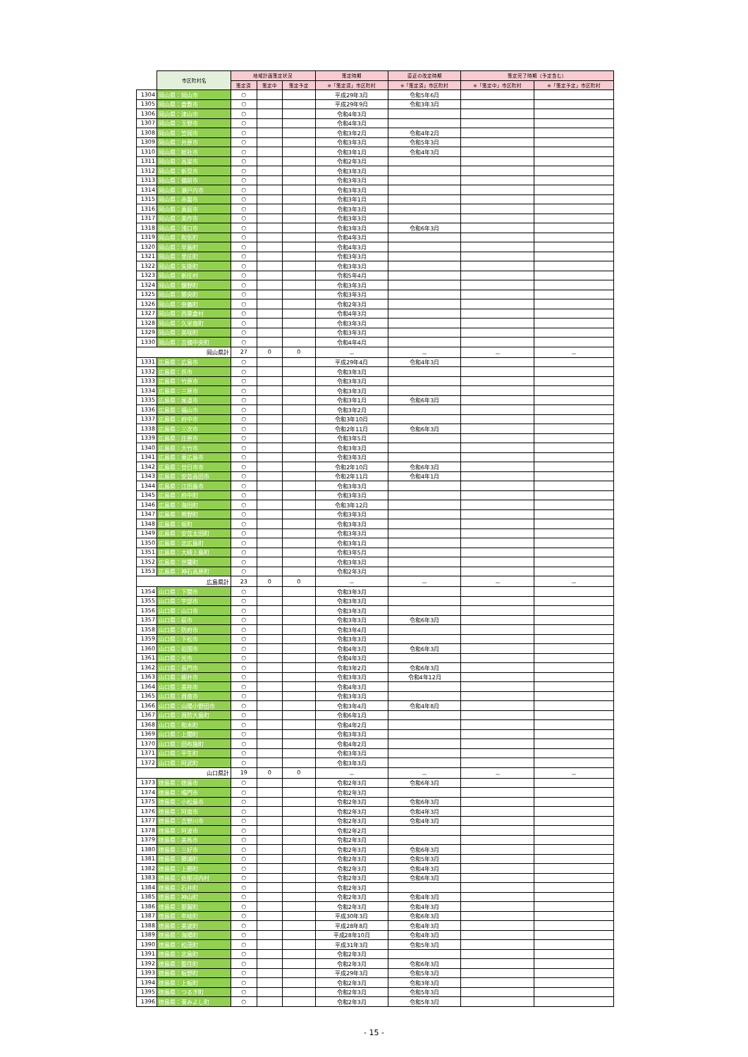| | 市区町村名 | 地域計画策定状況 | | | 策定時期 | 直近の改定時期 | 策定完了時期（予定含む） | |
| --- | --- | --- | --- | --- | --- | --- | --- | --- |
| | | 策定済 | 策定中 | 策定予定 | ※「策定済」市区町村 | ※「策定済」市区町村 | ※「策定中」市区町村 | ※「策定予定」市区町村 |
| 1304 | 岡山県：岡山市 | ○ | | | 平成29年3月 | 令和5年6月 | | |
| 1305 | 岡山県：倉敷市 | ○ | | | 平成29年9月 | 令和3年3月 | | |
| 1306 | 岡山県：津山市 | ○ | | | 令和4年3月 | | | |
| 1307 | 岡山県：玉野市 | ○ | | | 令和4年3月 | | | |
| 1308 | 岡山県：笠岡市 | ○ | | | 令和3年2月 | 令和4年2月 | | |
| 1309 | 岡山県：井原市 | ○ | | | 令和3年3月 | 令和5年3月 | | |
| 1310 | 岡山県：総社市 | ○ | | | 令和3年1月 | 令和4年3月 | | |
| 1311 | 岡山県：高梁市 | ○ | | | 令和2年3月 | | | |
| 1312 | 岡山県：新見市 | ○ | | | 令和3年3月 | | | |
| 1313 | 岡山県：備前市 | ○ | | | 令和3年3月 | | | |
| 1314 | 岡山県：瀬戸内市 | ○ | | | 令和3年3月 | | | |
| 1315 | 岡山県：赤磐市 | ○ | | | 令和3年1月 | | | |
| 1316 | 岡山県：真庭市 | ○ | | | 令和3年3月 | | | |
| 1317 | 岡山県：美作市 | ○ | | | 令和3年3月 | | | |
| 1318 | 岡山県：浅口市 | ○ | | | 令和3年3月 | 令和6年3月 | | |
| 1319 | 岡山県：和気町 | ○ | | | 令和4年3月 | | | |
| 1320 | 岡山県：早島町 | ○ | | | 令和4年3月 | | | |
| 1321 | 岡山県：里庄町 | ○ | | | 令和3年3月 | | | |
| 1322 | 岡山県：矢掛町 | ○ | | | 令和3年3月 | | | |
| 1323 | 岡山県：新庄村 | ○ | | | 令和5年4月 | | | |
| 1324 | 岡山県：鏡野町 | ○ | | | 令和3年3月 | | | |
| 1325 | 岡山県：勝央町 | ○ | | | 令和3年3月 | | | |
| 1326 | 岡山県：奈義町 | ○ | | | 令和2年3月 | | | |
| 1327 | 岡山県：西粟倉村 | ○ | | | 令和4年3月 | | | |
| 1328 | 岡山県：久米南町 | ○ | | | 令和3年3月 | | | |
| 1329 | 岡山県：美咲町 | ○ | | | 令和3年3月 | | | |
| 1330 | 岡山県：吉備中央町 | ○ | | | 令和4年4月 | | | |
| 岡山県計 | | 27 | 0 | 0 | － | － | － | － |
| 1331 | 広島県：広島市 | ○ | | | 平成29年4月 | 令和4年3月 | | |
| 1332 | 広島県：呉市 | ○ | | | 令和3年3月 | | | |
| 1333 | 広島県：竹原市 | ○ | | | 令和3年3月 | | | |
| 1334 | 広島県：三原市 | ○ | | | 令和3年3月 | | | |
| 1335 | 広島県：尾道市 | ○ | | | 令和3年1月 | 令和6年3月 | | |
| 1336 | 広島県：福山市 | ○ | | | 令和3年2月 | | | |
| 1337 | 広島県：府中市 | ○ | | | 令和3年10月 | | | |
| 1338 | 広島県：三次市 | ○ | | | 令和2年11月 | 令和6年3月 | | |
| 1339 | 広島県：庄原市 | ○ | | | 令和3年5月 | | | |
| 1340 | 広島県：大竹市 | ○ | | | 令和3年3月 | | | |
| 1341 | 広島県：東広島市 | ○ | | | 令和3年3月 | | | |
| 1342 | 広島県：廿日市市 | ○ | | | 令和2年10月 | 令和6年3月 | | |
| 1343 | 広島県：安芸高田市 | ○ | | | 令和2年11月 | 令和4年1月 | | |
| 1344 | 広島県：江田島市 | ○ | | | 令和3年3月 | | | |
| 1345 | 広島県：府中町 | ○ | | | 令和3年3月 | | | |
| 1346 | 広島県：海田町 | ○ | | | 令和3年12月 | | | |
| 1347 | 広島県：熊野町 | ○ | | | 令和3年3月 | | | |
| 1348 | 広島県：坂町 | ○ | | | 令和3年3月 | | | |
| 1349 | 広島県：安芸太田町 | ○ | | | 令和3年3月 | | | |
| 1350 | 広島県：北広島町 | ○ | | | 令和3年1月 | | | |
| 1351 | 広島県：大崎上島町 | ○ | | | 令和3年5月 | | | |
| 1352 | 広島県：世羅町 | ○ | | | 令和3年3月 | | | |
| 1353 | 広島県：神石高原町 | ○ | | | 令和2年3月 | | | |
| 広島県計 | | 23 | 0 | 0 | － | － | － | － |
| 1354 | 山口県：下関市 | ○ | | | 令和3年3月 | | | |
| 1355 | 山口県：宇部市 | ○ | | | 令和3年3月 | | | |
| 1356 | 山口県：山口市 | ○ | | | 令和3年3月 | | | |
| 1357 | 山口県：萩市 | ○ | | | 令和3年3月 | 令和6年3月 | | |
| 1358 | 山口県：防府市 | ○ | | | 令和3年4月 | | | |
| 1359 | 山口県：下松市 | ○ | | | 令和3年3月 | | | |
| 1360 | 山口県：岩国市 | ○ | | | 令和4年3月 | 令和6年3月 | | |
| 1361 | 山口県：光市 | ○ | | | 令和4年3月 | | | |
| 1362 | 山口県：長門市 | ○ | | | 令和3年2月 | 令和6年3月 | | |
| 1363 | 山口県：柳井市 | ○ | | | 令和3年3月 | 令和4年12月 | | |
| 1364 | 山口県：美祢市 | ○ | | | 令和4年3月 | | | |
| 1365 | 山口県：周南市 | ○ | | | 令和3年3月 | | | |
| 1366 | 山口県：山陽小野田市 | ○ | | | 令和3年4月 | 令和4年8月 | | |
| 1367 | 山口県：周防大島町 | ○ | | | 令和6年1月 | | | |
| 1368 | 山口県：和木町 | ○ | | | 令和4年2月 | | | |
| 1369 | 山口県：上関町 | ○ | | | 令和3年3月 | | | |
| 1370 | 山口県：田布施町 | ○ | | | 令和4年2月 | | | |
| 1371 | 山口県：平生町 | ○ | | | 令和3年3月 | | | |
| 1372 | 山口県：阿武町 | ○ | | | 令和3年3月 | | | |
| 山口県計 | | 19 | 0 | 0 | － | － | － | － |
| 1373 | 徳島県：徳島市 | ○ | | | 令和2年3月 | 令和6年3月 | | |
| 1374 | 徳島県：鳴門市 | ○ | | | 令和2年3月 | | | |
| 1375 | 徳島県：小松島市 | ○ | | | 令和2年3月 | 令和6年3月 | | |
| 1376 | 徳島県：阿南市 | ○ | | | 令和2年3月 | 令和4年3月 | | |
| 1377 | 徳島県：吉野川市 | ○ | | | 令和2年3月 | 令和4年3月 | | |
| 1378 | 徳島県：阿波市 | ○ | | | 令和2年2月 | | | |
| 1379 | 徳島県：美馬市 | ○ | | | 令和2年3月 | | | |
| 1380 | 徳島県：三好市 | ○ | | | 令和2年3月 | 令和6年3月 | | |
| 1381 | 徳島県：勝浦町 | ○ | | | 令和2年3月 | 令和5年3月 | | |
| 1382 | 徳島県：上勝町 | ○ | | | 令和2年3月 | 令和4年3月 | | |
| 1383 | 徳島県：佐那河内村 | ○ | | | 令和2年3月 | 令和6年3月 | | |
| 1384 | 徳島県：石井町 | ○ | | | 令和2年3月 | | | |
| 1385 | 徳島県：神山町 | ○ | | | 令和2年3月 | 令和4年3月 | | |
| 1386 | 徳島県：那賀町 | ○ | | | 令和2年3月 | 令和4年3月 | | |
| 1387 | 徳島県：牟岐町 | ○ | | | 平成30年3月 | 令和6年3月 | | |
| 1388 | 徳島県：美波町 | ○ | | | 平成28年8月 | 令和4年3月 | | |
| 1389 | 徳島県：海陽町 | ○ | | | 平成28年10月 | 令和4年3月 | | |
| 1390 | 徳島県：松茂町 | ○ | | | 平成31年3月 | 令和5年3月 | | |
| 1391 | 徳島県：北島町 | ○ | | | 令和2年3月 | | | |
| 1392 | 徳島県：藍住町 | ○ | | | 令和2年3月 | 令和6年3月 | | |
| 1393 | 徳島県：板野町 | ○ | | | 平成29年3月 | 令和5年3月 | | |
| 1394 | 徳島県：上板町 | ○ | | | 令和2年3月 | 令和3年3月 | | |
| 1395 | 徳島県：つるぎ町 | ○ | | | 令和2年3月 | 令和5年3月 | | |
| 1396 | 徳島県：東みよし町 | ○ | | | 令和2年3月 | 令和5年3月 | | |
- 15 -